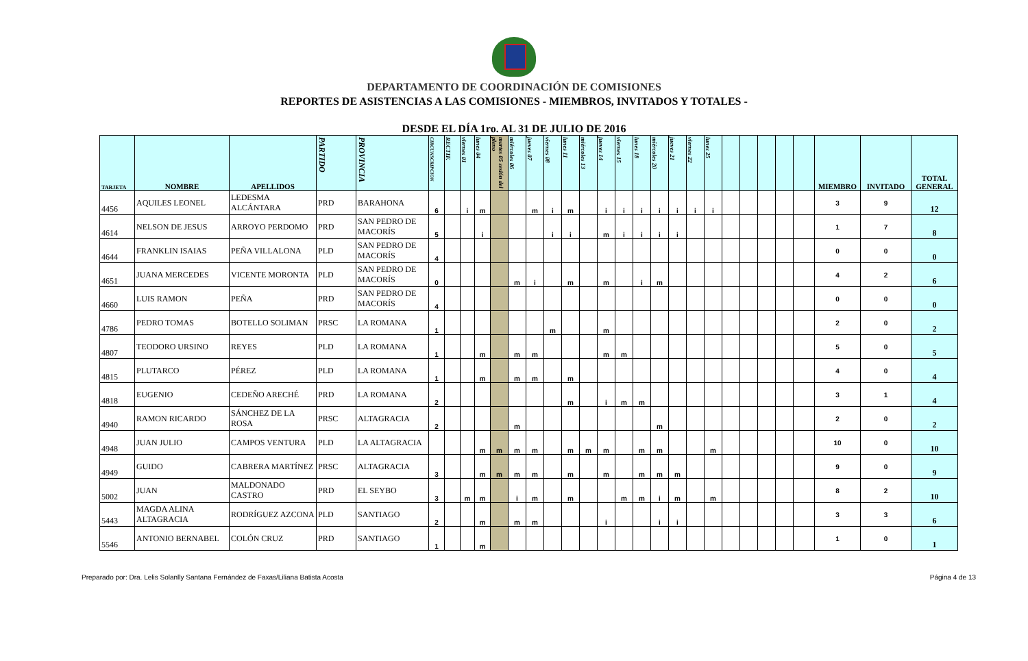DEPARTAMENTO DE COORDINACIÓN DE COMISIONES
REPORTES DE ASISTENCIAS A LAS COMISIONES - MIEMBROS, INVITADOS Y TOTALES -
DESDE EL DÍA 1ro. AL 31 DE JULIO DE 2016
| TARJETA | NOMBRE | APELLIDOS | PARTIDO | PROVINCIA | CIRCUNSCRIPCION | RECTIF. | viernes 01 | lunes 04 | martes 05 sesión del pleno | miércoles 06 | jueves 07 | viernes 08 | lunes 11 | miércoles 13 | jueves 14 | viernes 15 | lunes 18 | miércoles 20 | jueves 21 | viernes 22 | lunes 25 | | | | | | MIEMBRO | INVITADO | TOTAL GENERAL |
| --- | --- | --- | --- | --- | --- | --- | --- | --- | --- | --- | --- | --- | --- | --- | --- | --- | --- | --- | --- | --- | --- | --- | --- | --- | --- | --- | --- | --- | --- |
| 4456 | AQUILES LEONEL | LEDESMA ALCÁNTARA | PRD | BARAHONA | 6 | | i | m | | | m | i | m | | i | i | i | i | i | i | i | | | | | | 3 | 9 | 12 |
| 4614 | NELSON DE JESUS | ARROYO PERDOMO | PRD | SAN PEDRO DE MACORÍS | 5 | | | i | | | | i | i | | m | i | i | i | i | | | | | | | | 1 | 7 | 8 |
| 4644 | FRANKLIN ISAIAS | PEÑA VILLALONA | PLD | SAN PEDRO DE MACORÍS | 4 | | | | | | | | | | | | | | | | | | | | | | 0 | 0 | 0 |
| 4651 | JUANA MERCEDES | VICENTE MORONTA | PLD | SAN PEDRO DE MACORÍS | 0 | | | | | m | i | | m | | m | | i | m | | | | | | | | | 4 | 2 | 6 |
| 4660 | LUIS RAMON | PEÑA | PRD | SAN PEDRO DE MACORÍS | 4 | | | | | | | | | | | | | | | | | | | | | | 0 | 0 | 0 |
| 4786 | PEDRO TOMAS | BOTELLO SOLIMAN | PRSC | LA ROMANA | 1 | | | | | | | m | | | m | | | | | | | | | | | | 2 | 0 | 2 |
| 4807 | TEODORO URSINO | REYES | PLD | LA ROMANA | 1 | | | m | | m | m | | | | m | m | | | | | | | | | | | 5 | 0 | 5 |
| 4815 | PLUTARCO | PÉREZ | PLD | LA ROMANA | 1 | | | m | | m | m | | m | | | | | | | | | | | | | | 4 | 0 | 4 |
| 4818 | EUGENIO | CEDEÑO ARECHÉ | PRD | LA ROMANA | 2 | | | | | | | | m | | i | m | m | | | | | | | | | | 3 | 1 | 4 |
| 4940 | RAMON RICARDO | SÁNCHEZ DE LA ROSA | PRSC | ALTAGRACIA | 2 | | | | | m | | | | | | | | m | | | | | | | | | 2 | 0 | 2 |
| 4948 | JUAN JULIO | CAMPOS VENTURA | PLD | LA ALTAGRACIA | | | | m | m | m | m | | m | m | m | | m | m | | | m | | | | | | 10 | 0 | 10 |
| 4949 | GUIDO | CABRERA MARTÍNEZ | PRSC | ALTAGRACIA | 3 | | | m | m | m | m | | m | | m | | m | m | m | | | | | | | | 9 | 0 | 9 |
| 5002 | JUAN | MALDONADO CASTRO | PRD | EL SEYBO | 3 | | m | m | | i | m | | m | | | m | m | i | m | | m | | | | | | 8 | 2 | 10 |
| 5443 | MAGDA ALINA ALTAGRACIA | RODRÍGUEZ AZCONA | PLD | SANTIAGO | 2 | | | m | | m | m | | | | i | | | i | i | | | | | | | | 3 | 3 | 6 |
| 5546 | ANTONIO BERNABEL | COLÓN CRUZ | PRD | SANTIAGO | 1 | | | m | | | | | | | | | | | | | | | | | | | 1 | 0 | 1 |
Preparado por: Dra. Lelis Solanlly Santana Fernández de Faxas/Liliana Batista Acosta Página 4 de 13